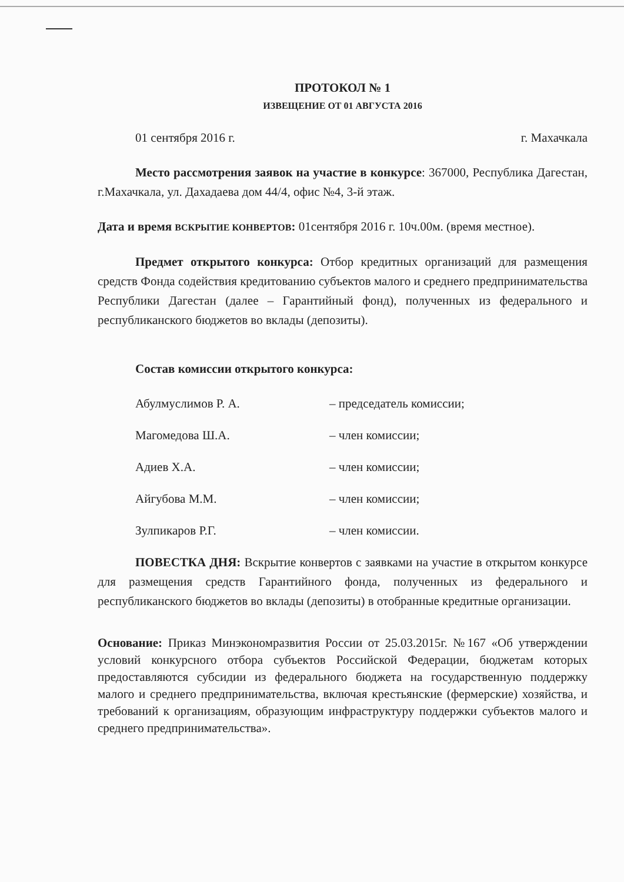ПРОТОКОЛ № 1
ИЗВЕЩЕНИЕ ОТ 01 АВГУСТА 2016
01 сентября 2016 г. г. Махачкала
Место рассмотрения заявок на участие в конкурсе: 367000, Республика Дагестан, г.Махачкала, ул. Дахадаева дом 44/4, офис №4, 3-й этаж.
Дата и время ВСКРЫТИЕ КОНВЕРТОВ: 01сентября 2016 г. 10ч.00м. (время местное).
Предмет открытого конкурса: Отбор кредитных организаций для размещения средств Фонда содействия кредитованию субъектов малого и среднего предпринимательства Республики Дагестан (далее – Гарантийный фонд), полученных из федерального и республиканского бюджетов во вклады (депозиты).
Состав комиссии открытого конкурса:
| Абулмуслимов Р. А. | – председатель комиссии; |
| Магомедова Ш.А. | – член комиссии; |
| Адиев Х.А. | – член комиссии; |
| Айгубова М.М. | – член комиссии; |
| Зулпикаров Р.Г. | – член комиссии. |
ПОВЕСТКА ДНЯ: Вскрытие конвертов с заявками на участие в открытом конкурсе для размещения средств Гарантийного фонда, полученных из федерального и республиканского бюджетов во вклады (депозиты) в отобранные кредитные организации.
Основание: Приказ Минэкономразвития России от 25.03.2015г. №167 «Об утверждении условий конкурсного отбора субъектов Российской Федерации, бюджетам которых предоставляются субсидии из федерального бюджета на государственную поддержку малого и среднего предпринимательства, включая крестьянские (фермерские) хозяйства, и требований к организациям, образующим инфраструктуру поддержки субъектов малого и среднего предпринимательства».